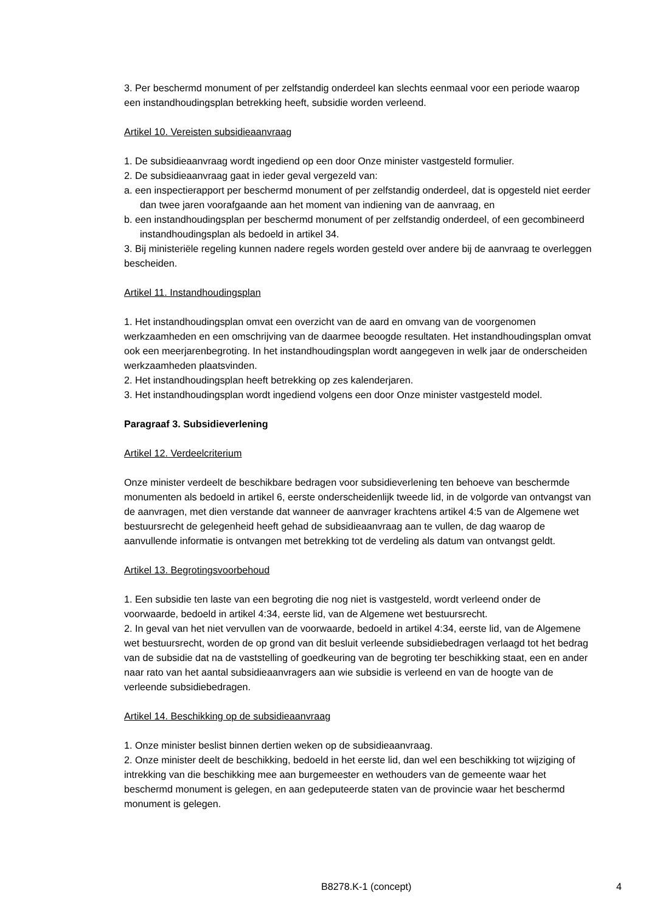3. Per beschermd monument of per zelfstandig onderdeel kan slechts eenmaal voor een periode waarop een instandhoudingsplan betrekking heeft, subsidie worden verleend.
Artikel 10. Vereisten subsidieaanvraag
1. De subsidieaanvraag wordt ingediend op een door Onze minister vastgesteld formulier.
2. De subsidieaanvraag gaat in ieder geval vergezeld van:
a. een inspectierapport per beschermd monument of per zelfstandig onderdeel, dat is opgesteld niet eerder dan twee jaren voorafgaande aan het moment van indiening van de aanvraag, en
b. een instandhoudingsplan per beschermd monument of per zelfstandig onderdeel, of een gecombineerd instandhoudingsplan als bedoeld in artikel 34.
3. Bij ministeriële regeling kunnen nadere regels worden gesteld over andere bij de aanvraag te overleggen bescheiden.
Artikel 11. Instandhoudingsplan
1. Het instandhoudingsplan omvat een overzicht van de aard en omvang van de voorgenomen werkzaamheden en een omschrijving van de daarmee beoogde resultaten. Het instandhoudingsplan omvat ook een meerjarenbegroting. In het instandhoudingsplan wordt aangegeven in welk jaar de onderscheiden werkzaamheden plaatsvinden.
2. Het instandhoudingsplan heeft betrekking op zes kalenderjaren.
3. Het instandhoudingsplan wordt ingediend volgens een door Onze minister vastgesteld model.
Paragraaf 3. Subsidieverlening
Artikel 12. Verdeelcriterium
Onze minister verdeelt de beschikbare bedragen voor subsidieverlening ten behoeve van beschermde monumenten als bedoeld in artikel 6, eerste onderscheidenlijk tweede lid, in de volgorde van ontvangst van de aanvragen, met dien verstande dat wanneer de aanvrager krachtens artikel 4:5 van de Algemene wet bestuursrecht de gelegenheid heeft gehad de subsidieaanvraag aan te vullen, de dag waarop de aanvullende informatie is ontvangen met betrekking tot de verdeling als datum van ontvangst geldt.
Artikel 13. Begrotingsvoorbehoud
1. Een subsidie ten laste van een begroting die nog niet is vastgesteld, wordt verleend onder de voorwaarde, bedoeld in artikel 4:34, eerste lid, van de Algemene wet bestuursrecht.
2. In geval van het niet vervullen van de voorwaarde, bedoeld in artikel 4:34, eerste lid, van de Algemene wet bestuursrecht, worden de op grond van dit besluit verleende subsidiebedragen verlaagd tot het bedrag van de subsidie dat na de vaststelling of goedkeuring van de begroting ter beschikking staat, een en ander naar rato van het aantal subsidieaanvragers aan wie subsidie is verleend en van de hoogte van de verleende subsidiebedragen.
Artikel 14. Beschikking op de subsidieaanvraag
1. Onze minister beslist binnen dertien weken op de subsidieaanvraag.
2. Onze minister deelt de beschikking, bedoeld in het eerste lid, dan wel een beschikking tot wijziging of intrekking van die beschikking mee aan burgemeester en wethouders van de gemeente waar het beschermd monument is gelegen, en aan gedeputeerde staten van de provincie waar het beschermd monument is gelegen.
B8278.K-1 (concept) 4